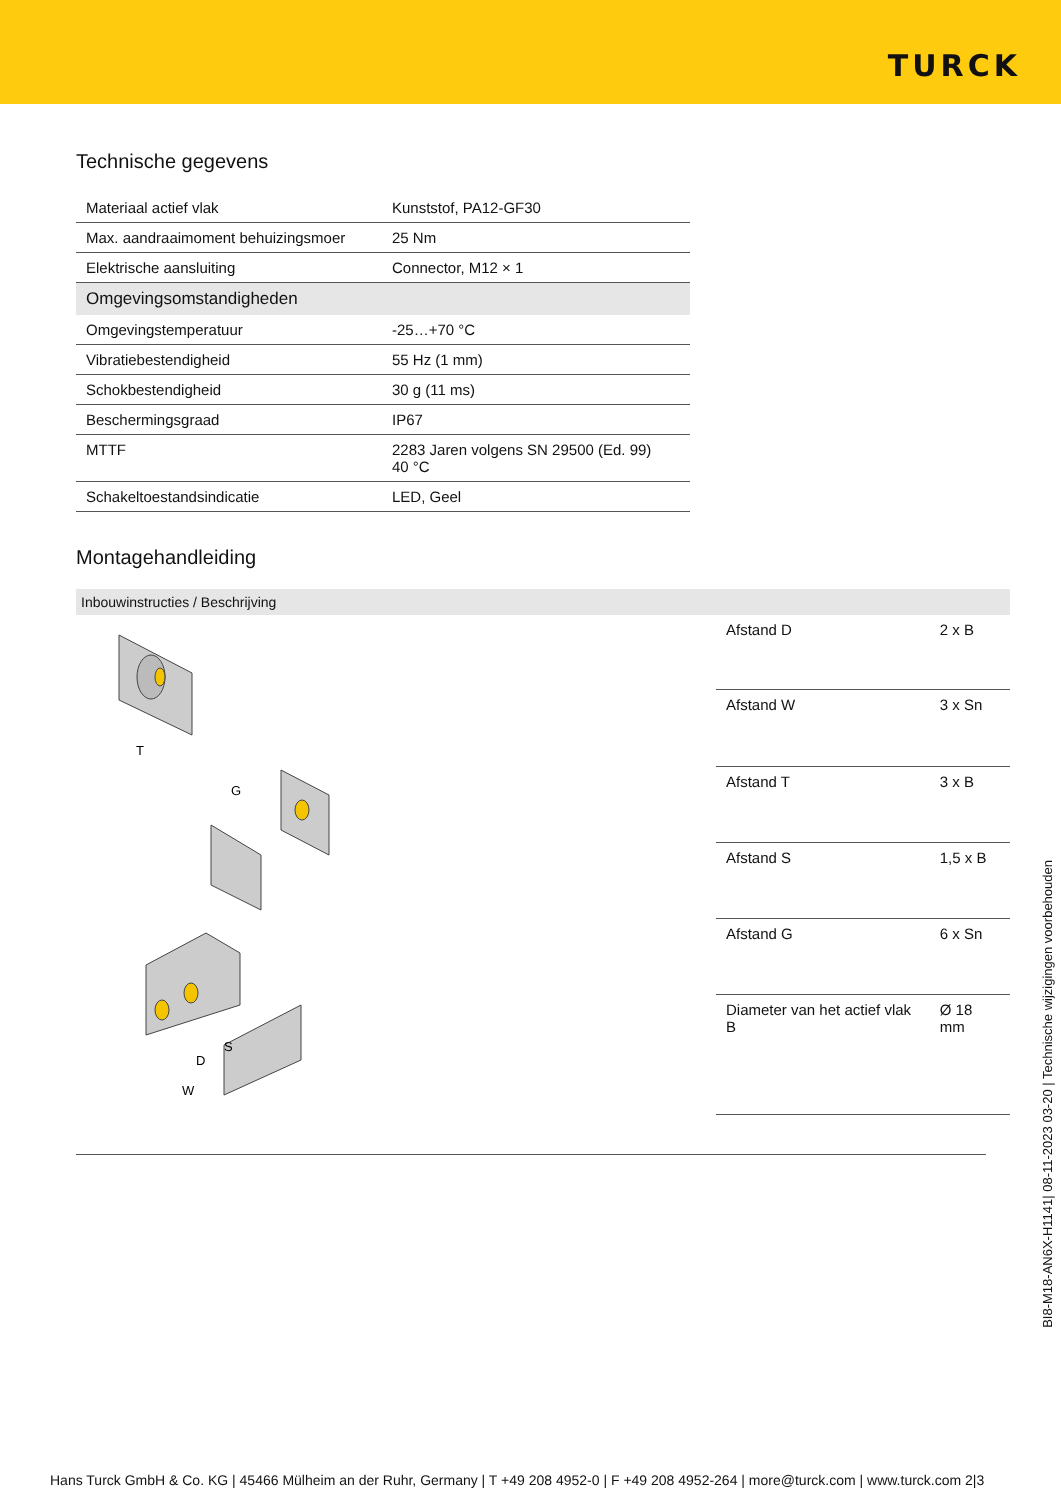TURCK
Technische gegevens
| Materiaal actief vlak | Kunststof, PA12-GF30 |
| Max. aandraaimoment behuizingsmoer | 25 Nm |
| Elektrische aansluiting | Connector, M12 × 1 |
| Omgevingsomstandigheden | |
| Omgevingstemperatuur | -25…+70 °C |
| Vibratiebestendigheid | 55 Hz (1 mm) |
| Schokbestendigheid | 30 g (11 ms) |
| Beschermingsgraad | IP67 |
| MTTF | 2283 Jaren volgens SN 29500 (Ed. 99) 40 °C |
| Schakeltoestandsindicatie | LED, Geel |
Montagehandleiding
Inbouwinstructies / Beschrijving
T
G
D
S
W
| Afstand D | 2 x B |
| Afstand W | 3 x Sn |
| Afstand T | 3 x B |
| Afstand S | 1,5 x B |
| Afstand G | 6 x Sn |
| Diameter van het actief vlak B | Ø 18 mm |
BI8-M18-AN6X-H1141| 08-11-2023 03-20 | Technische wijzigingen voorbehouden
Hans Turck GmbH & Co. KG | 45466 Mülheim an der Ruhr, Germany | T +49 208 4952-0 | F +49 208 4952-264 | more@turck.com | www.turck.com 2|3